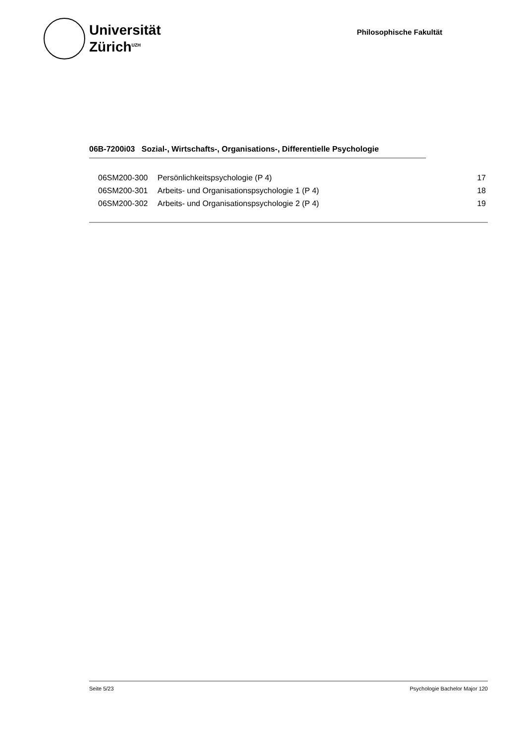Universität
Zürich<sup>UZH</sup>
Philosophische Fakultät
06B-7200i03 Sozial-, Wirtschafts-, Organisations-, Differentielle Psychologie
| 06SM200-300 | Persönlichkeitspsychologie (P 4) | 17 |
| 06SM200-301 | Arbeits- und Organisationspsychologie 1 (P 4) | 18 |
| 06SM200-302 | Arbeits- und Organisationspsychologie 2 (P 4) | 19 |
Seite 5/23 Psychologie Bachelor Major 120